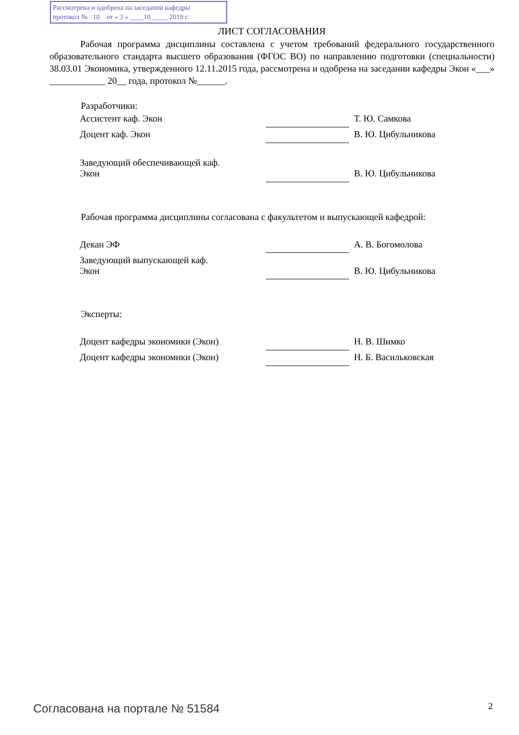Рассмотрена и одобрена на заседании кафедры
протокол № 10 от « 3 » ____10_____ 2019 г.
ЛИСТ СОГЛАСОВАНИЯ
Рабочая программа дисциплины составлена с учетом требований федерального государственного образовательного стандарта высшего образования (ФГОС ВО) по направлению подготовки (специальности) 38.03.01 Экономика, утвержденного 12.11.2015 года, рассмотрена и одобрена на заседании кафедры Экон «___» ____________ 20__ года, протокол №______.
Разработчики:
| Ассистент каф. Экон | | Т. Ю. Самкова |
| Доцент каф. Экон | | В. Ю. Цибульникова |
| Заведующий обеспечивающей каф. Экон | | В. Ю. Цибульникова |
Рабочая программа дисциплины согласована с факультетом и выпускающей кафедрой:
| Декан ЭФ | | А. В. Богомолова |
| Заведующий выпускающей каф. Экон | | В. Ю. Цибульникова |
Эксперты:
| Доцент кафедры экономики (Экон) | | Н. В. Шимко |
| Доцент кафедры экономики (Экон) | | Н. Б. Васильковская |
Согласована на портале № 51584 2